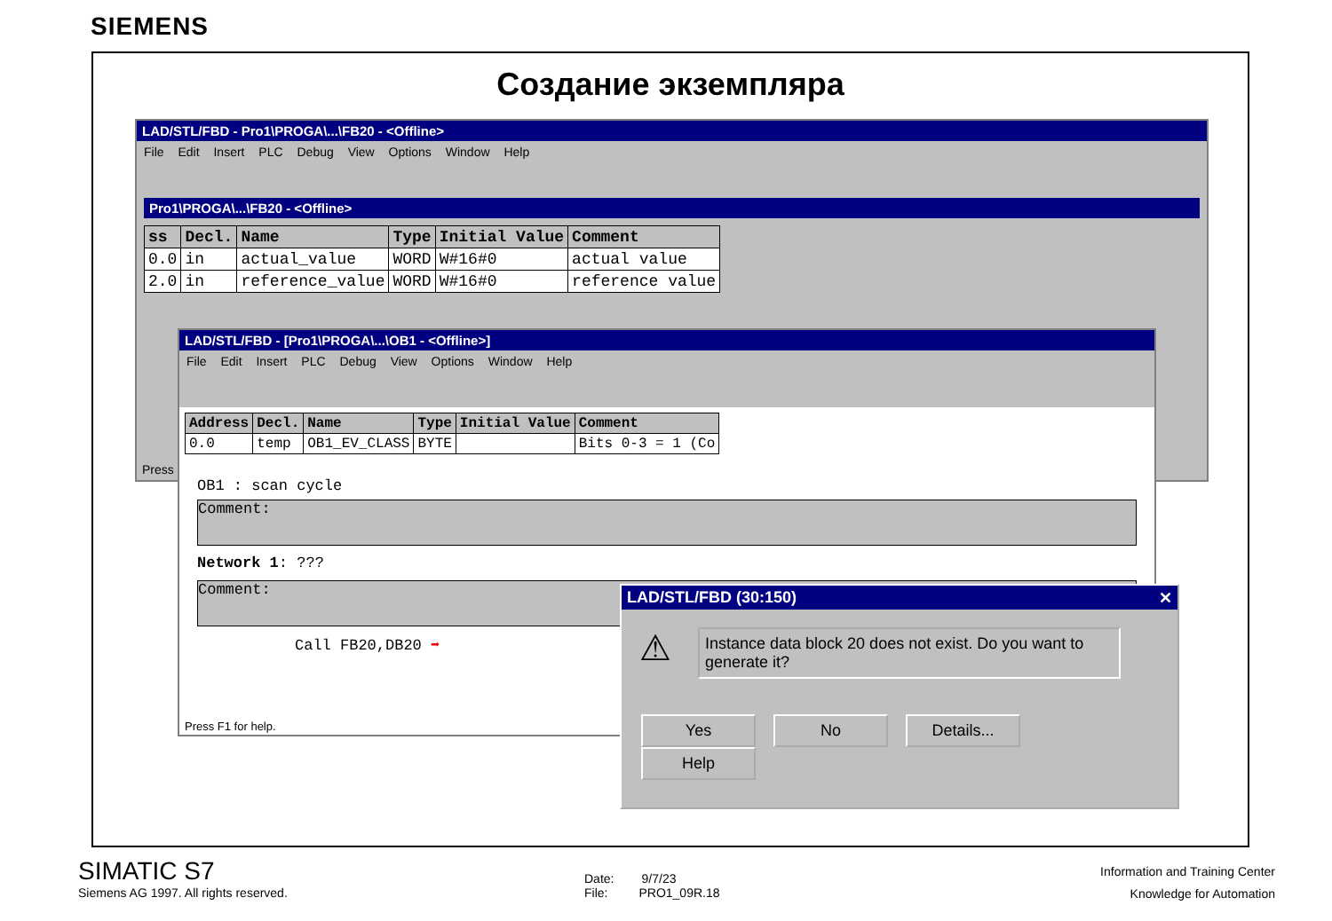SIEMENS
Создание экземпляра
LAD/STL/FBD - Pro1\PROGA\...\FB20 - <Offline>
File Edit Insert PLC Debug View Options Window Help
Pro1\PROGA\...\FB20 - <Offline>
| ss | Decl. | Name | Type | Initial Value | Comment |
| --- | --- | --- | --- | --- | --- |
| 0.0 | in | actual_value | WORD | W#16#0 | actual value |
| 2.0 | in | reference_value | WORD | W#16#0 | reference value |
Press
LAD/STL/FBD - [Pro1\PROGA\...\OB1 - <Offline>]
File Edit Insert PLC Debug View Options Window Help
| Address | Decl. | Name | Type | Initial Value | Comment |
| --- | --- | --- | --- | --- | --- |
| 0.0 | temp | OB1_EV_CLASS | BYTE | | Bits 0-3 = 1 (Co |
OB1 : scan cycle
Comment:
Network 1: ???
Comment:
Call FB20,DB20 ➡
Press F1 for help.
LAD/STL/FBD (30:150) ✕
⚠
Instance data block 20 does not exist. Do you want to generate it?
Yes No Details... Help
SIMATIC S7
Siemens AG 1997. All rights reserved.
Date: 9/7/23
File: PRO1_09R.18
Information and Training Center
Knowledge for Automation